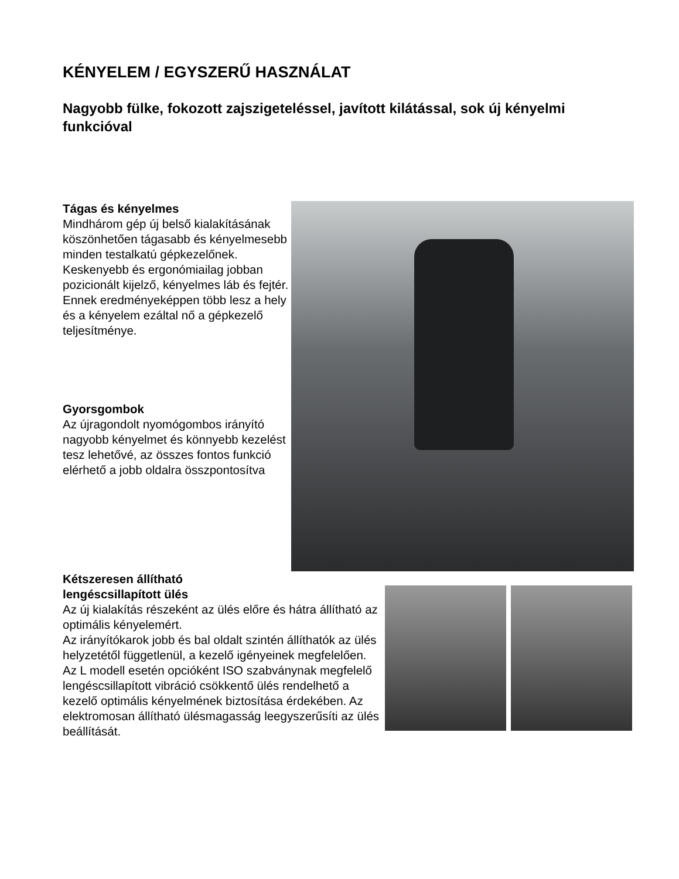KÉNYELEM / EGYSZERŰ HASZNÁLAT
Nagyobb fülke, fokozott zajszigeteléssel, javított kilátással, sok új kényelmi funkcióval
Tágas és kényelmes
Mindhárom gép új belső kialakításának köszönhetően tágasabb és kényelmesebb minden testalkatú gépkezelőnek. Keskenyebb és ergonómiailag jobban pozicionált kijelző, kényelmes láb és fejtér. Ennek eredményeképpen több lesz a hely és a kényelem ezáltal nő a gépkezelő teljesítménye.
Gyorsgombok
Az újragondolt nyomógombos irányító nagyobb kényelmet és könnyebb kezelést tesz lehetővé, az összes fontos funkció elérhető a jobb oldalra összpontosítva
Kétszeresen állítható
lengéscsillapított ülés
Az új kialakítás részeként az ülés előre és hátra állítható az optimális kényelemért.
Az irányítókarok jobb és bal oldalt szintén állíthatók az ülés helyzetétől függetlenül, a kezelő igényeinek megfelelően. Az L modell esetén opcióként ISO szabványnak megfelelő lengéscsillapított vibráció csökkentő ülés rendelhető a kezelő optimális kényelmének biztosítása érdekében. Az elektromosan állítható ülésmagasság leegyszerűsíti az ülés beállítását.